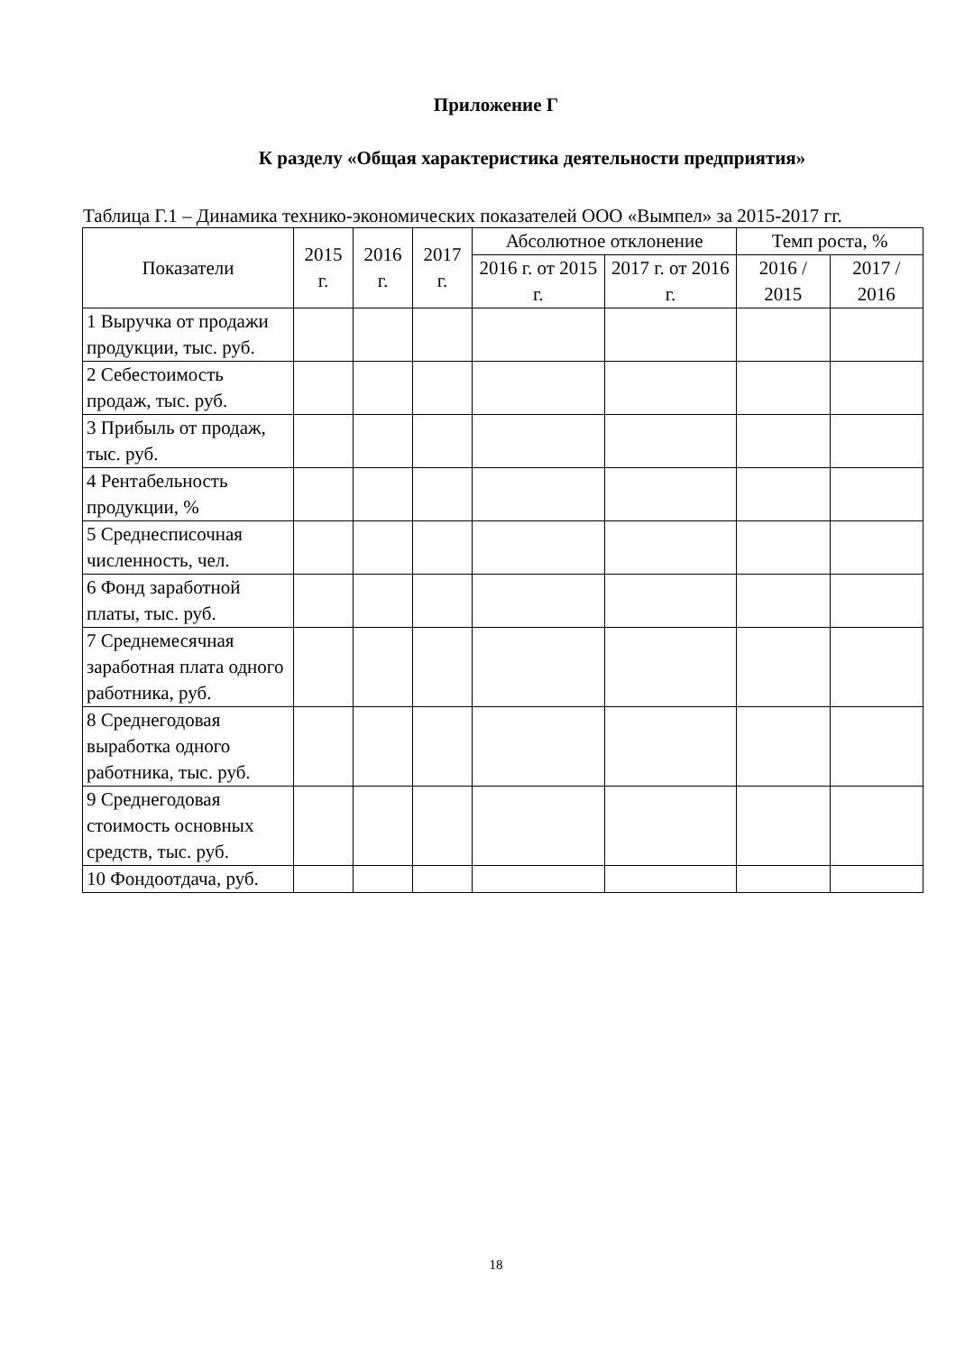Приложение Г
К разделу «Общая характеристика деятельности предприятия»
Таблица Г.1 – Динамика технико-экономических показателей ООО «Вымпел» за 2015-2017 гг.
| Показатели | 2015 г. | 2016 г. | 2017 г. | Абсолютное отклонение | | Темп роста, % | |
| --- | --- | --- | --- | --- | --- | --- | --- |
| | | | | 2016 г. от 2015 г. | 2017 г. от 2016 г. | 2016 / 2015 | 2017 / 2016 |
| 1 Выручка от продажи продукции, тыс. руб. | | | | | | | |
| 2 Себестоимость продаж, тыс. руб. | | | | | | | |
| 3 Прибыль от продаж, тыс. руб. | | | | | | | |
| 4 Рентабельность продукции, % | | | | | | | |
| 5 Среднесписочная численность, чел. | | | | | | | |
| 6 Фонд заработной платы, тыс. руб. | | | | | | | |
| 7 Среднемесячная заработная плата одного работника, руб. | | | | | | | |
| 8 Среднегодовая выработка одного работника, тыс. руб. | | | | | | | |
| 9 Среднегодовая стоимость основных средств, тыс. руб. | | | | | | | |
| 10 Фондоотдача, руб. | | | | | | | |
18